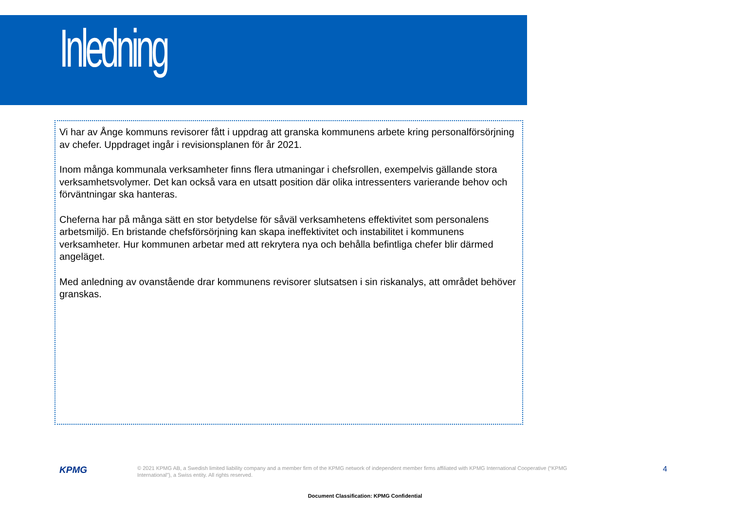Inledning
Vi har av Ånge kommuns revisorer fått i uppdrag att granska kommunens arbete kring personalförsörjning av chefer. Uppdraget ingår i revisionsplanen för år 2021.
Inom många kommunala verksamheter finns flera utmaningar i chefsrollen, exempelvis gällande stora verksamhetsvolymer. Det kan också vara en utsatt position där olika intressenters varierande behov och förväntningar ska hanteras.
Cheferna har på många sätt en stor betydelse för såväl verksamhetens effektivitet som personalens arbetsmiljö. En bristande chefsförsörjning kan skapa ineffektivitet och instabilitet i kommunens verksamheter. Hur kommunen arbetar med att rekrytera nya och behålla befintliga chefer blir därmed angeläget.
Med anledning av ovanstående drar kommunens revisorer slutsatsen i sin riskanalys, att området behöver granskas.
KPMG
© 2021 KPMG AB, a Swedish limited liability company and a member firm of the KPMG network of independent member firms affiliated with KPMG International Cooperative (“KPMG International”), a Swiss entity. All rights reserved.
4
Document Classification: KPMG Confidential